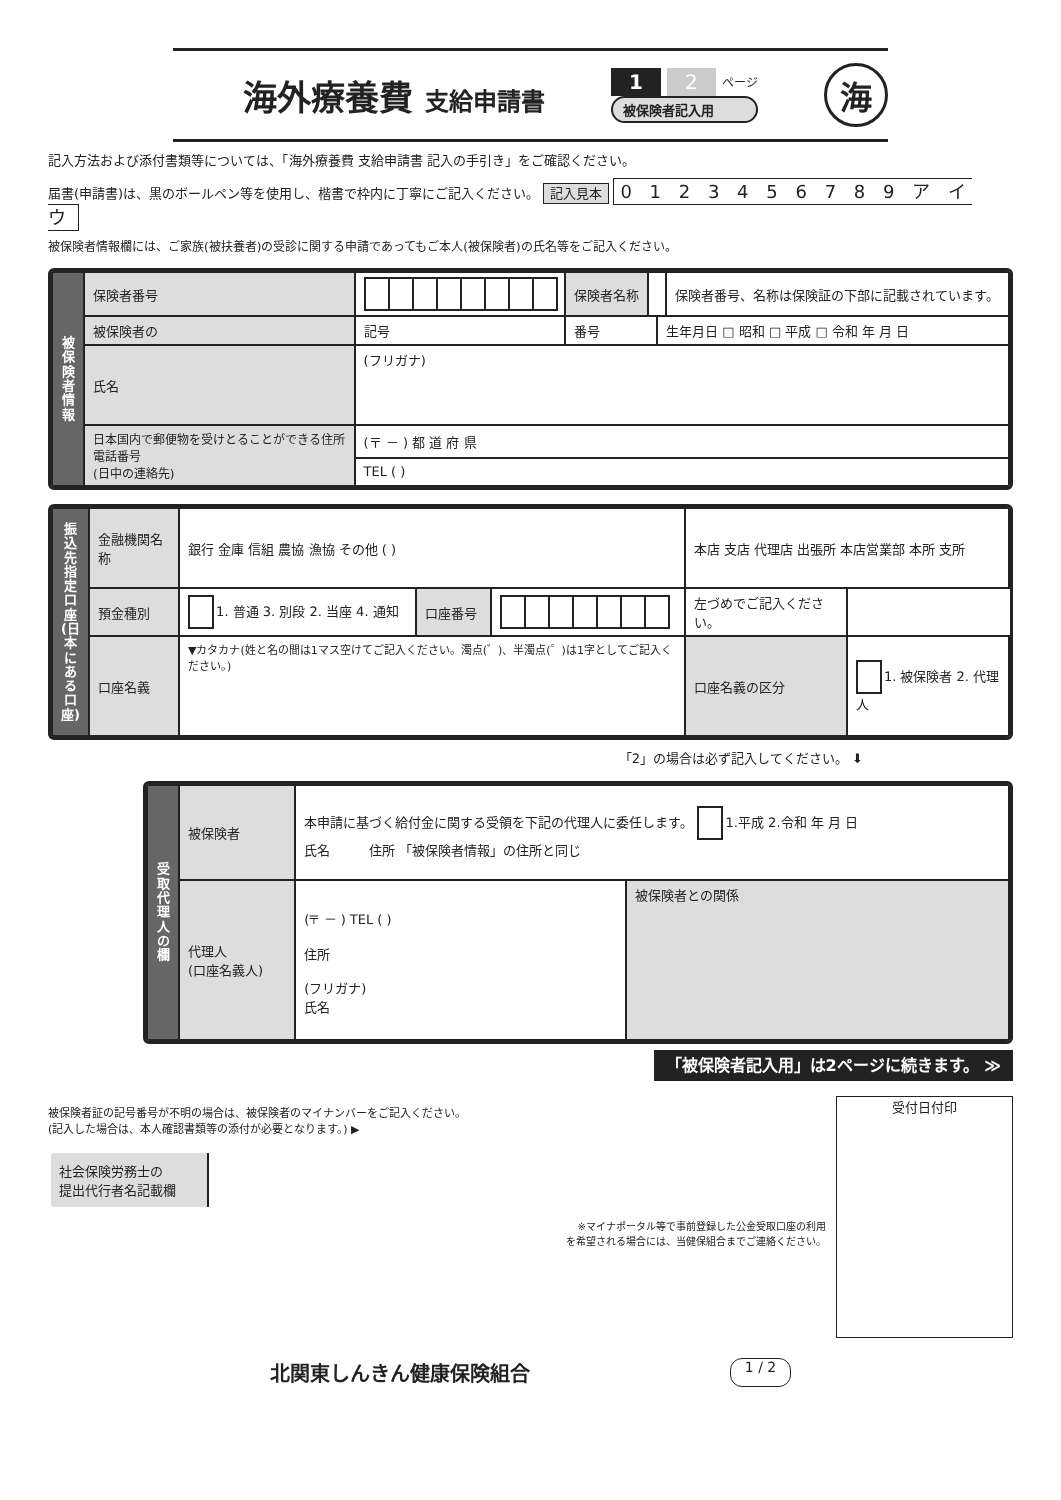海外療養費 支給申請書
1 2 ページ
被保険者記入用
海
記入方法および添付書類等については、「海外療養費 支給申請書 記入の手引き」をご確認ください。
届書(申請書)は、黒のボールペン等を使用し、楷書で枠内に丁寧にご記入ください。 記入見本 0 1 2 3 4 5 6 7 8 9 ア イ ウ
被保険者情報欄には、ご家族(被扶養者)の受診に関する申請であってもご本人(被保険者)の氏名等をご記入ください。
| 被保険者情報 | 保険者番号 | | 保険者名称 | | | 保険者番号、名称は保険証の下部に記載されています。 |
| | 被保険者の | 記号 | 番号 | | 生年月日 □ 昭和 □ 平成 □ 令和 年 月 日 | |
| | 氏名 | (フリガナ) | | | | |
| | 日本国内で郵便物を受けとることができる住所 電話番号 (日中の連絡先) | (〒 － ) 都 道 府 県 | | | | |
| | | TEL ( ) | | | | |
| 振込先指定口座(日本にある口座) | 金融機関名称 | 銀行 金庫 信組 農協 漁協 その他 ( ) | | | 本店 支店 代理店 出張所 本店営業部 本所 支所 | |
| | 預金種別 | 1. 普通 3. 別段 2. 当座 4. 通知 | 口座番号 | | 左づめでご記入ください。 | |
| | 口座名義 | ▼カタカナ(姓と名の間は1マス空けてご記入ください。濁点(゛)、半濁点(゜)は1字としてご記入ください。) | | | 口座名義の区分 | 1. 被保険者 2. 代理人 |
「2」の場合は必ず記入してください。 ⬇
| 受取代理人の欄 | 被保険者 | 本申請に基づく給付金に関する受領を下記の代理人に委任します。 1.平成 2.令和 年 月 日 氏名 住所 「被保険者情報」の住所と同じ | |
| | 代理人 (口座名義人) | (〒 － ) TEL ( ) 住所 (フリガナ) 氏名 | 被保険者との関係 |
「被保険者記入用」は2ページに続きます。 ≫
被保険者証の記号番号が不明の場合は、被保険者のマイナンバーをご記入ください。
(記入した場合は、本人確認書類等の添付が必要となります。) ▶
| 社会保険労務士の 提出代行者名記載欄 | |
※マイナポータル等で事前登録した公金受取口座の利用
を希望される場合には、当健保組合までご連絡ください。
受付日付印
北関東しんきん健康保険組合 1 / 2